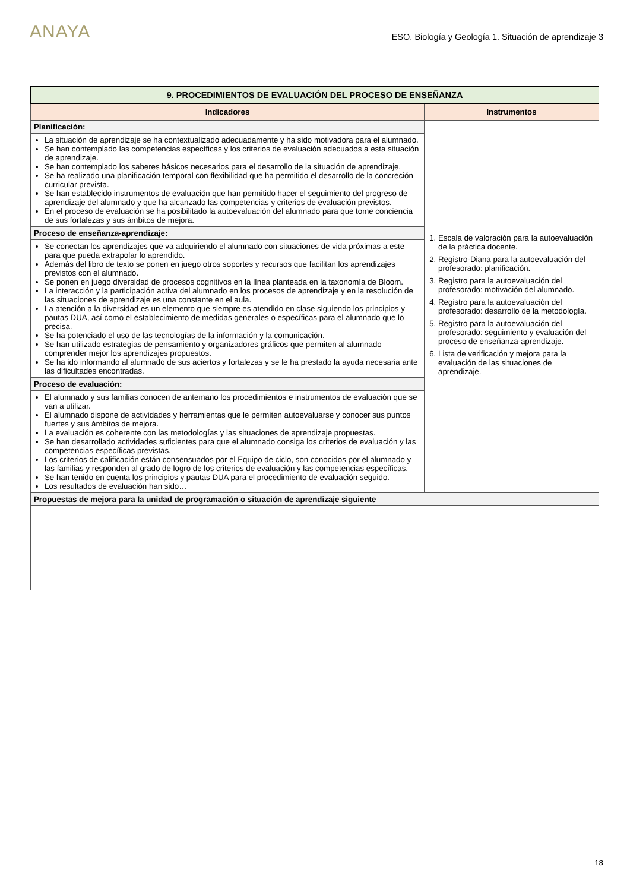ANAYA
ESO. Biología y Geología 1. Situación de aprendizaje 3
| 9. PROCEDIMIENTOS DE EVALUACIÓN DEL PROCESO DE ENSEÑANZA | |
| Indicadores | Instrumentos |
| Planificación: | 1. Escala de valoración para la autoevaluación de la práctica docente. 2. Registro-Diana para la autoevaluación del profesorado: planificación. 3. Registro para la autoevaluación del profesorado: motivación del alumnado. 4. Registro para la autoevaluación del profesorado: desarrollo de la metodología. 5. Registro para la autoevaluación del profesorado: seguimiento y evaluación del proceso de enseñanza-aprendizaje. 6. Lista de verificación y mejora para la evaluación de las situaciones de aprendizaje. |
| La situación de aprendizaje se ha contextualizado adecuadamente y ha sido motivadora para el alumnado. Se han contemplado las competencias específicas y los criterios de evaluación adecuados a esta situación de aprendizaje. Se han contemplado los saberes básicos necesarios para el desarrollo de la situación de aprendizaje. Se ha realizado una planificación temporal con flexibilidad que ha permitido el desarrollo de la concreción curricular prevista. Se han establecido instrumentos de evaluación que han permitido hacer el seguimiento del progreso de aprendizaje del alumnado y que ha alcanzado las competencias y criterios de evaluación previstos. En el proceso de evaluación se ha posibilitado la autoevaluación del alumnado para que tome conciencia de sus fortalezas y sus ámbitos de mejora. | |
| Proceso de enseñanza-aprendizaje: | |
| Se conectan los aprendizajes que va adquiriendo el alumnado con situaciones de vida próximas a este para que pueda extrapolar lo aprendido. Además del libro de texto se ponen en juego otros soportes y recursos que facilitan los aprendizajes previstos con el alumnado. Se ponen en juego diversidad de procesos cognitivos en la línea planteada en la taxonomía de Bloom. La interacción y la participación activa del alumnado en los procesos de aprendizaje y en la resolución de las situaciones de aprendizaje es una constante en el aula. La atención a la diversidad es un elemento que siempre es atendido en clase siguiendo los principios y pautas DUA, así como el establecimiento de medidas generales o específicas para el alumnado que lo precisa. Se ha potenciado el uso de las tecnologías de la información y la comunicación. Se han utilizado estrategias de pensamiento y organizadores gráficos que permiten al alumnado comprender mejor los aprendizajes propuestos. Se ha ido informando al alumnado de sus aciertos y fortalezas y se le ha prestado la ayuda necesaria ante las dificultades encontradas. | |
| Proceso de evaluación: | |
| El alumnado y sus familias conocen de antemano los procedimientos e instrumentos de evaluación que se van a utilizar. El alumnado dispone de actividades y herramientas que le permiten autoevaluarse y conocer sus puntos fuertes y sus ámbitos de mejora. La evaluación es coherente con las metodologías y las situaciones de aprendizaje propuestas. Se han desarrollado actividades suficientes para que el alumnado consiga los criterios de evaluación y las competencias específicas previstas. Los criterios de calificación están consensuados por el Equipo de ciclo, son conocidos por el alumnado y las familias y responden al grado de logro de los criterios de evaluación y las competencias específicas. Se han tenido en cuenta los principios y pautas DUA para el procedimiento de evaluación seguido. Los resultados de evaluación han sido… | |
| Propuestas de mejora para la unidad de programación o situación de aprendizaje siguiente | |
18